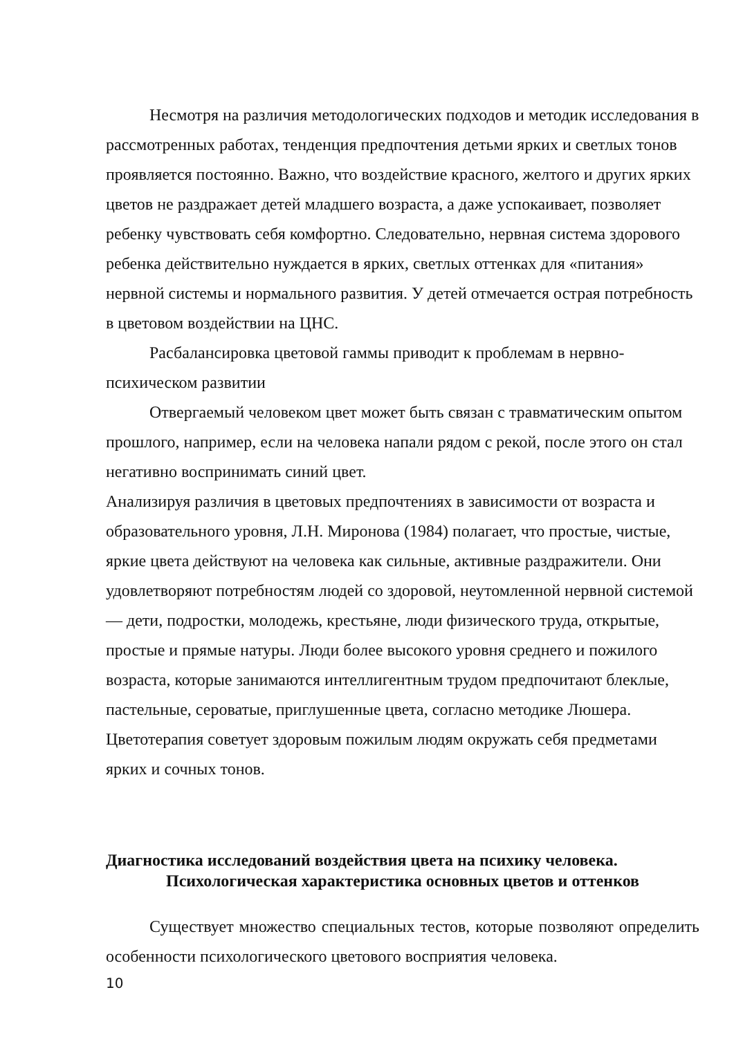Несмотря на различия методологических подходов и методик исследования в рассмотренных работах, тенденция предпочтения детьми ярких и светлых тонов проявляется постоянно. Важно, что воздействие красного, желтого и других ярких цветов не раздражает детей младшего возраста, а даже успокаивает, позволяет ребенку чувствовать себя комфортно. Следовательно, нервная система здорового ребенка действительно нуждается в ярких, светлых оттенках для «питания» нервной системы и нормального развития. У детей отмечается острая потребность в цветовом воздействии на ЦНС.
Расбалансировка цветовой гаммы приводит к проблемам в нервно-психическом развитии
Отвергаемый человеком цвет может быть связан с травматическим опытом прошлого, например, если на человека напали рядом с рекой, после этого он стал негативно воспринимать синий цвет.
Анализируя различия в цветовых предпочтениях в зависимости от возраста и образовательного уровня, Л.Н. Миронова (1984) полагает, что простые, чистые, яркие цвета действуют на человека как сильные, активные раздражители. Они удовлетворяют потребностям людей со здоровой, неутомленной нервной системой — дети, подростки, молодежь, крестьяне, люди физического труда, открытые, простые и прямые натуры. Люди более высокого уровня среднего и пожилого возраста, которые занимаются интеллигентным трудом предпочитают блеклые, пастельные, сероватые, приглушенные цвета, согласно методике Люшера. Цветотерапия советует здоровым пожилым людям окружать себя предметами ярких и сочных тонов.
Диагностика исследований воздействия цвета на психику человека.
Психологическая характеристика основных цветов и оттенков
Существует множество специальных тестов, которые позволяют определить особенности психологического цветового восприятия человека.
10